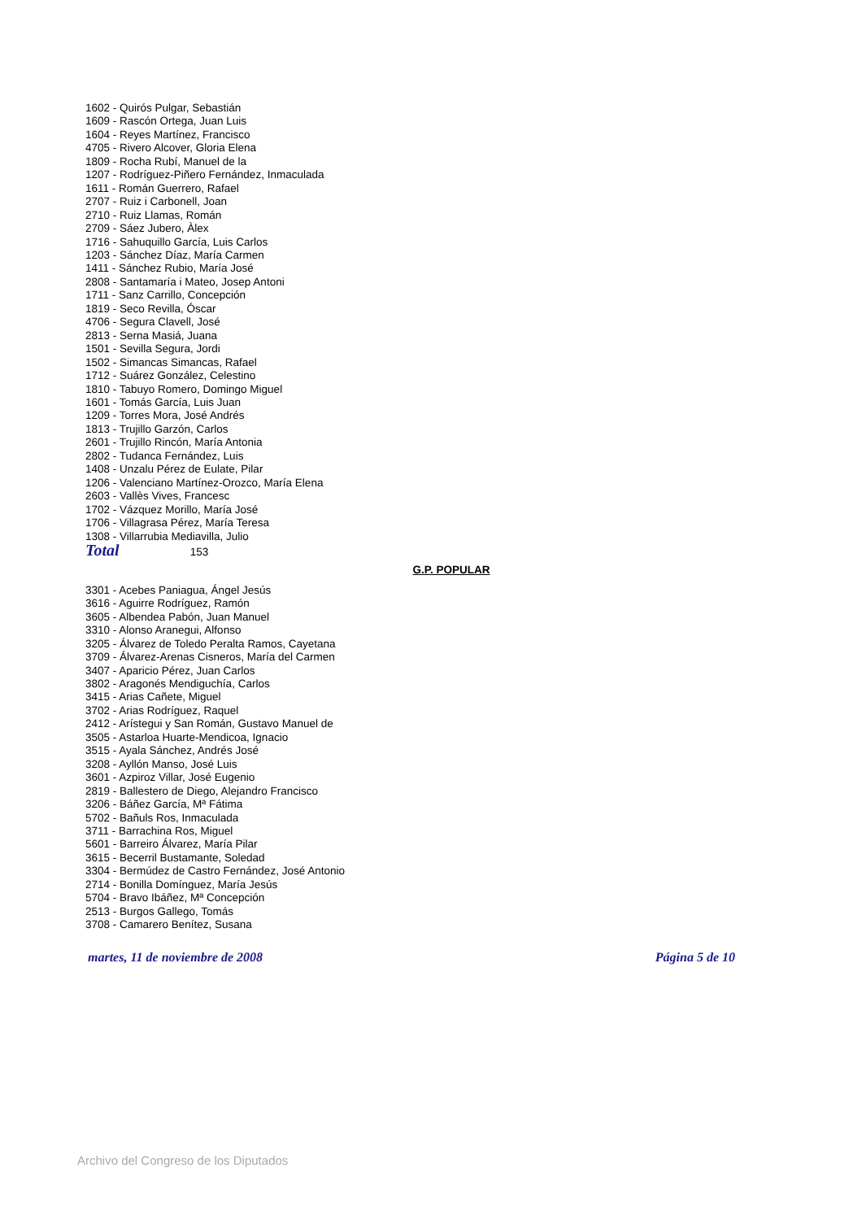1602 - Quirós Pulgar, Sebastián
1609 - Rascón Ortega, Juan Luis
1604 - Reyes Martínez, Francisco
4705 - Rivero Alcover, Gloria Elena
1809 - Rocha Rubí, Manuel de la
1207 - Rodríguez-Piñero Fernández, Inmaculada
1611 - Román Guerrero, Rafael
2707 - Ruiz i Carbonell, Joan
2710 - Ruiz Llamas, Román
2709 - Sáez Jubero, Àlex
1716 - Sahuquillo García, Luis Carlos
1203 - Sánchez Díaz, María Carmen
1411 - Sánchez Rubio, María José
2808 - Santamaría i Mateo, Josep Antoni
1711 - Sanz Carrillo, Concepción
1819 - Seco Revilla, Óscar
4706 - Segura Clavell, José
2813 - Serna Masiá, Juana
1501 - Sevilla Segura, Jordi
1502 - Simancas Simancas, Rafael
1712 - Suárez González, Celestino
1810 - Tabuyo Romero, Domingo Miguel
1601 - Tomás García, Luis Juan
1209 - Torres Mora, José Andrés
1813 - Trujillo Garzón, Carlos
2601 - Trujillo Rincón, María Antonia
2802 - Tudanca Fernández, Luis
1408 - Unzalu Pérez de Eulate, Pilar
1206 - Valenciano Martínez-Orozco, María Elena
2603 - Vallès Vives, Francesc
1702 - Vázquez Morillo, María José
1706 - Villagrasa Pérez, María Teresa
1308 - Villarrubia Mediavilla, Julio
Total 153
G.P. POPULAR
3301 - Acebes Paniagua, Ángel Jesús
3616 - Aguirre Rodríguez, Ramón
3605 - Albendea Pabón, Juan Manuel
3310 - Alonso Aranegui, Alfonso
3205 - Álvarez de Toledo Peralta Ramos, Cayetana
3709 - Álvarez-Arenas Cisneros, María del Carmen
3407 - Aparicio Pérez, Juan Carlos
3802 - Aragonés Mendiguchía, Carlos
3415 - Arias Cañete, Miguel
3702 - Arias Rodríguez, Raquel
2412 - Arístegui y San Román, Gustavo Manuel de
3505 - Astarloa Huarte-Mendicoa, Ignacio
3515 - Ayala Sánchez, Andrés José
3208 - Ayllón Manso, José Luis
3601 - Azpiroz Villar, José Eugenio
2819 - Ballestero de Diego, Alejandro Francisco
3206 - Báñez García, Mª Fátima
5702 - Bañuls Ros, Inmaculada
3711 - Barrachina Ros, Miguel
5601 - Barreiro Álvarez, María Pilar
3615 - Becerril Bustamante, Soledad
3304 - Bermúdez de Castro Fernández, José Antonio
2714 - Bonilla Domínguez, María Jesús
5704 - Bravo Ibáñez, Mª Concepción
2513 - Burgos Gallego, Tomás
3708 - Camarero Benítez, Susana
martes, 11 de noviembre de 2008 Página 5 de 10
Archivo del Congreso de los Diputados